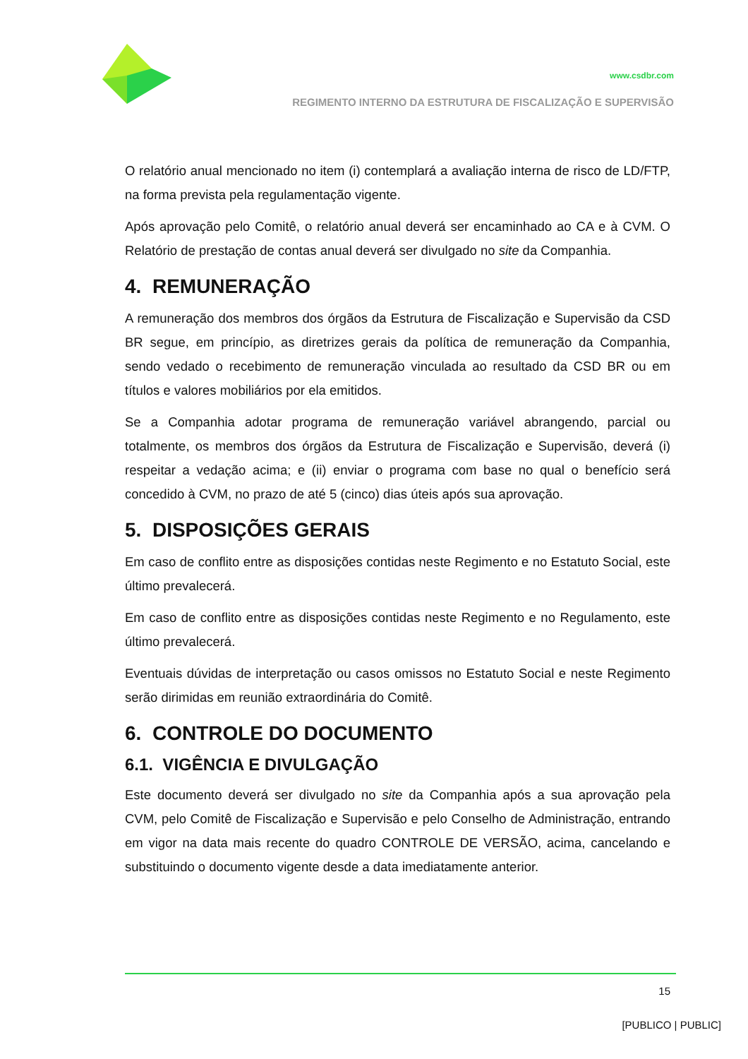www.csdbr.com
REGIMENTO INTERNO DA ESTRUTURA DE FISCALIZAÇÃO E SUPERVISÃO
O relatório anual mencionado no item (i) contemplará a avaliação interna de risco de LD/FTP, na forma prevista pela regulamentação vigente.
Após aprovação pelo Comitê, o relatório anual deverá ser encaminhado ao CA e à CVM. O Relatório de prestação de contas anual deverá ser divulgado no site da Companhia.
4. REMUNERAÇÃO
A remuneração dos membros dos órgãos da Estrutura de Fiscalização e Supervisão da CSD BR segue, em princípio, as diretrizes gerais da política de remuneração da Companhia, sendo vedado o recebimento de remuneração vinculada ao resultado da CSD BR ou em títulos e valores mobiliários por ela emitidos.
Se a Companhia adotar programa de remuneração variável abrangendo, parcial ou totalmente, os membros dos órgãos da Estrutura de Fiscalização e Supervisão, deverá (i) respeitar a vedação acima; e (ii) enviar o programa com base no qual o benefício será concedido à CVM, no prazo de até 5 (cinco) dias úteis após sua aprovação.
5. DISPOSIÇÕES GERAIS
Em caso de conflito entre as disposições contidas neste Regimento e no Estatuto Social, este último prevalecerá.
Em caso de conflito entre as disposições contidas neste Regimento e no Regulamento, este último prevalecerá.
Eventuais dúvidas de interpretação ou casos omissos no Estatuto Social e neste Regimento serão dirimidas em reunião extraordinária do Comitê.
6. CONTROLE DO DOCUMENTO
6.1. VIGÊNCIA E DIVULGAÇÃO
Este documento deverá ser divulgado no site da Companhia após a sua aprovação pela CVM, pelo Comitê de Fiscalização e Supervisão e pelo Conselho de Administração, entrando em vigor na data mais recente do quadro CONTROLE DE VERSÃO, acima, cancelando e substituindo o documento vigente desde a data imediatamente anterior.
15
[PUBLICO | PUBLIC]